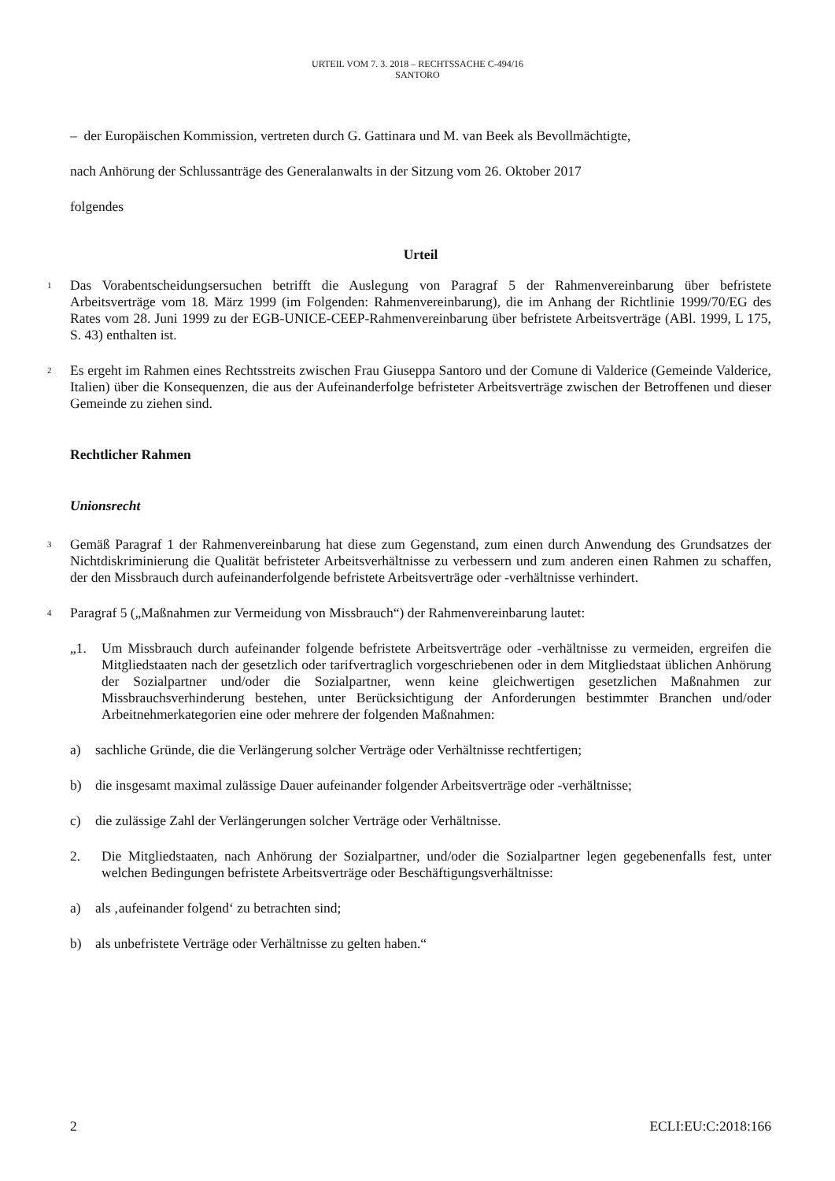URTEIL VOM 7. 3. 2018 – RECHTSSACHE C-494/16
SANTORO
– der Europäischen Kommission, vertreten durch G. Gattinara und M. van Beek als Bevollmächtigte,
nach Anhörung der Schlussanträge des Generalanwalts in der Sitzung vom 26. Oktober 2017
folgendes
Urteil
1
Das Vorabentscheidungsersuchen betrifft die Auslegung von Paragraf 5 der Rahmenvereinbarung über befristete Arbeitsverträge vom 18. März 1999 (im Folgenden: Rahmenvereinbarung), die im Anhang der Richtlinie 1999/70/EG des Rates vom 28. Juni 1999 zu der EGB-UNICE-CEEP-Rahmenvereinbarung über befristete Arbeitsverträge (ABl. 1999, L 175, S. 43) enthalten ist.
2
Es ergeht im Rahmen eines Rechtsstreits zwischen Frau Giuseppa Santoro und der Comune di Valderice (Gemeinde Valderice, Italien) über die Konsequenzen, die aus der Aufeinanderfolge befristeter Arbeitsverträge zwischen der Betroffenen und dieser Gemeinde zu ziehen sind.
Rechtlicher Rahmen
Unionsrecht
3
Gemäß Paragraf 1 der Rahmenvereinbarung hat diese zum Gegenstand, zum einen durch Anwendung des Grundsatzes der Nichtdiskriminierung die Qualität befristeter Arbeitsverhältnisse zu verbessern und zum anderen einen Rahmen zu schaffen, der den Missbrauch durch aufeinanderfolgende befristete Arbeitsverträge oder -verhältnisse verhindert.
4
Paragraf 5 („Maßnahmen zur Vermeidung von Missbrauch“) der Rahmenvereinbarung lautet:
„1. Um Missbrauch durch aufeinander folgende befristete Arbeitsverträge oder -verhältnisse zu vermeiden, ergreifen die Mitgliedstaaten nach der gesetzlich oder tarifvertraglich vorgeschriebenen oder in dem Mitgliedstaat üblichen Anhörung der Sozialpartner und/oder die Sozialpartner, wenn keine gleichwertigen gesetzlichen Maßnahmen zur Missbrauchsverhinderung bestehen, unter Berücksichtigung der Anforderungen bestimmter Branchen und/oder Arbeitnehmerkategorien eine oder mehrere der folgenden Maßnahmen:
a) sachliche Gründe, die die Verlängerung solcher Verträge oder Verhältnisse rechtfertigen;
b) die insgesamt maximal zulässige Dauer aufeinander folgender Arbeitsverträge oder -verhältnisse;
c) die zulässige Zahl der Verlängerungen solcher Verträge oder Verhältnisse.
2. Die Mitgliedstaaten, nach Anhörung der Sozialpartner, und/oder die Sozialpartner legen gegebenenfalls fest, unter welchen Bedingungen befristete Arbeitsverträge oder Beschäftigungsverhältnisse:
a) als ‚aufeinander folgend‘ zu betrachten sind;
b) als unbefristete Verträge oder Verhältnisse zu gelten haben.“
2 ECLI:EU:C:2018:166